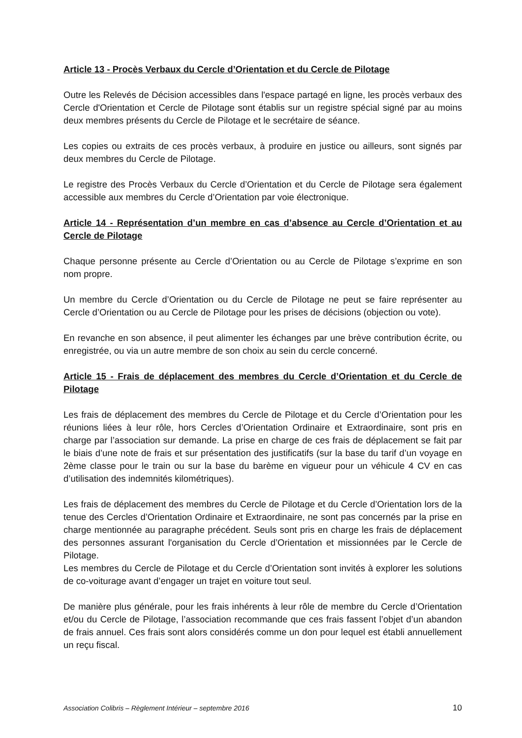Article 13 - Procès Verbaux du Cercle d’Orientation et du Cercle de Pilotage
Outre les Relevés de Décision accessibles dans l'espace partagé en ligne, les procès verbaux des Cercle d'Orientation et Cercle de Pilotage sont établis sur un registre spécial signé par au moins deux membres présents du Cercle de Pilotage et le secrétaire de séance.
Les copies ou extraits de ces procès verbaux, à produire en justice ou ailleurs, sont signés par deux membres du Cercle de Pilotage.
Le registre des Procès Verbaux du Cercle d’Orientation et du Cercle de Pilotage sera également accessible aux membres du Cercle d’Orientation par voie électronique.
Article 14 - Représentation d’un membre en cas d’absence au Cercle d’Orientation et au Cercle de Pilotage
Chaque personne présente au Cercle d’Orientation ou au Cercle de Pilotage s’exprime en son nom propre.
Un membre du Cercle d’Orientation ou du Cercle de Pilotage ne peut se faire représenter au Cercle d’Orientation ou au Cercle de Pilotage pour les prises de décisions (objection ou vote).
En revanche en son absence, il peut alimenter les échanges par une brève contribution écrite, ou enregistrée, ou via un autre membre de son choix au sein du cercle concerné.
Article 15 - Frais de déplacement des membres du Cercle d’Orientation et du Cercle de Pilotage
Les frais de déplacement des membres du Cercle de Pilotage et du Cercle d’Orientation pour les réunions liées à leur rôle, hors Cercles d’Orientation Ordinaire et Extraordinaire, sont pris en charge par l’association sur demande. La prise en charge de ces frais de déplacement se fait par le biais d’une note de frais et sur présentation des justificatifs (sur la base du tarif d’un voyage en 2ème classe pour le train ou sur la base du barème en vigueur pour un véhicule 4 CV en cas d’utilisation des indemnités kilométriques).
Les frais de déplacement des membres du Cercle de Pilotage et du Cercle d’Orientation lors de la tenue des Cercles d’Orientation Ordinaire et Extraordinaire, ne sont pas concernés par la prise en charge mentionnée au paragraphe précédent. Seuls sont pris en charge les frais de déplacement des personnes assurant l'organisation du Cercle d’Orientation et missionnées par le Cercle de Pilotage.
Les membres du Cercle de Pilotage et du Cercle d’Orientation sont invités à explorer les solutions de co-voiturage avant d’engager un trajet en voiture tout seul.
De manière plus générale, pour les frais inhérents à leur rôle de membre du Cercle d’Orientation et/ou du Cercle de Pilotage, l’association recommande que ces frais fassent l’objet d’un abandon de frais annuel. Ces frais sont alors considérés comme un don pour lequel est établi annuellement un reçu fiscal.
Association Colibris – Règlement Intérieur – septembre 2016 10